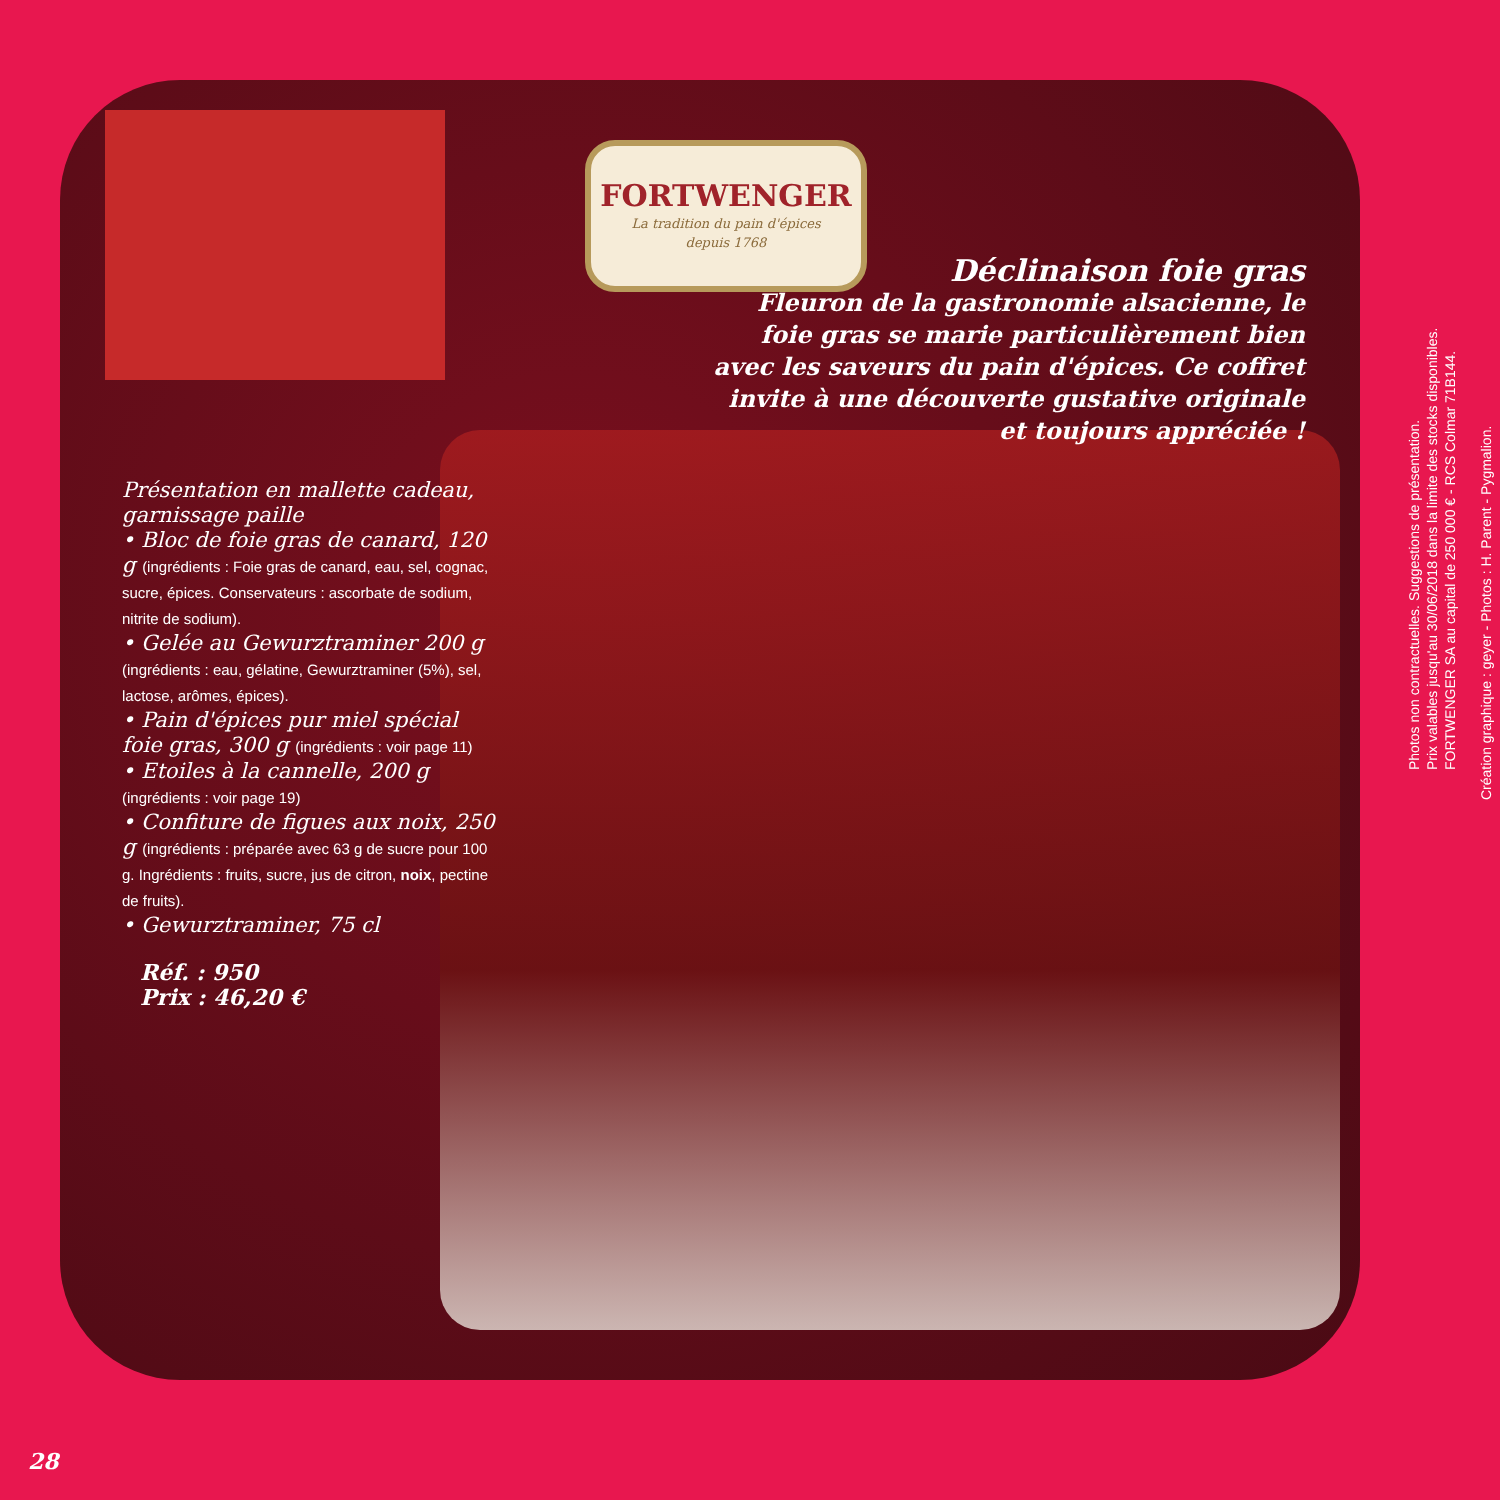FORTWENGER
La tradition du pain d'épices
depuis 1768
Déclinaison foie gras
Fleuron de la gastronomie alsacienne, le foie gras se marie particulièrement bien avec les saveurs du pain d'épices. Ce coffret invite à une découverte gustative originale et toujours appréciée !
Présentation en mallette cadeau, garnissage paille
• Bloc de foie gras de canard, 120 g (ingrédients : Foie gras de canard, eau, sel, cognac, sucre, épices. Conservateurs : ascorbate de sodium, nitrite de sodium).
• Gelée au Gewurztraminer 200 g (ingrédients : eau, gélatine, Gewurztraminer (5%), sel, lactose, arômes, épices).
• Pain d'épices pur miel spécial foie gras, 300 g (ingrédients : voir page 11)
• Etoiles à la cannelle, 200 g (ingrédients : voir page 19)
• Confiture de figues aux noix, 250 g (ingrédients : préparée avec 63 g de sucre pour 100 g. Ingrédients : fruits, sucre, jus de citron, noix, pectine de fruits).
• Gewurztraminer, 75 cl
Réf. : 950
Prix : 46,20 €
28
Photos non contractuelles. Suggestions de présentation.
Prix valables jusqu'au 30/06/2018 dans la limite des stocks disponibles.
FORTWENGER SA au capital de 250 000 € - RCS Colmar 71B144.
Création graphique : geyer - Photos : H. Parent - Pygmalion.